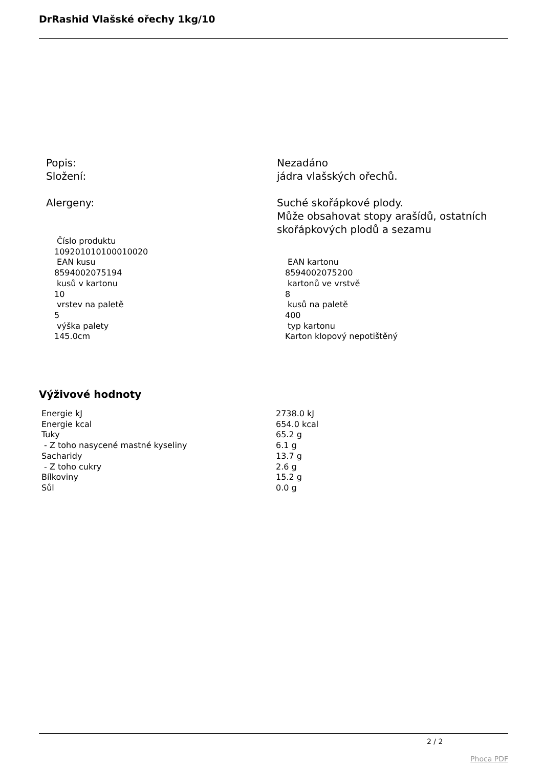DrRashid Vlašské ořechy 1kg/10
| Popis: | Nezadáno |
| Složení: | jádra vlašských ořechů. |
| Alergeny: | Suché skořápkové plody. Může obsahovat stopy arašídů, ostatních skořápkových plodů a sezamu |
| Číslo produktu 109201010100010020 | |
| EAN kusu 8594002075194 | EAN kartonu 8594002075200 |
| kusů v kartonu 10 | kartonů ve vrstvě 8 |
| vrstev na paletě 5 | kusů na paletě 400 |
| výška palety 145.0cm | typ kartonu Karton klopový nepotištěný |
Výživové hodnoty
| Energie kJ | 2738.0 kJ |
| Energie kcal | 654.0 kcal |
| Tuky | 65.2 g |
| - Z toho nasycené mastné kyseliny | 6.1 g |
| Sacharidy | 13.7 g |
| - Z toho cukry | 2.6 g |
| Bílkoviny | 15.2 g |
| Sůl | 0.0 g |
2 / 2
Phoca PDF